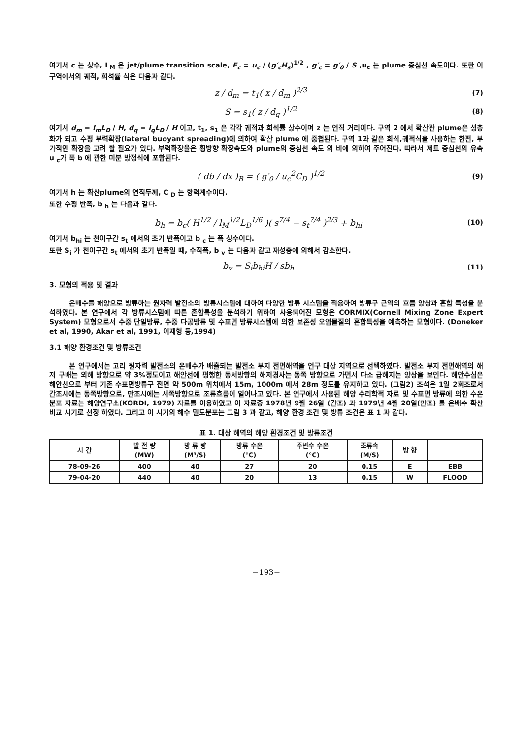여기서 c 는 상수, L<sub>M</sub> 은 jet/plume transition scale, F<sub>c</sub> = u<sub>c</sub> / (g′<sub>c</sub>H<sub>s</sub>)<sup>1/2</sup> , g′<sub>c</sub> = g′<sub>0</sub> / S ,u<sub>c</sub> 는 plume 중심선 속도이다. 또한 이 구역에서의 궤적, 희석률 식은 다음과 같다.
z / d<sub>m</sub> = t<sub>1</sub>( x / d<sub>m</sub> )<sup>2/3</sup> (7)
S = s<sub>1</sub>( z / d<sub>q</sub> )<sup>1/2</sup> (8)
여기서 d<sub>m</sub> = l<sub>m</sub>L<sub>D</sub> / H, d<sub>q</sub> = l<sub>q</sub>L<sub>D</sub> / H 이고, t<sub>1</sub>, s<sub>1</sub> 은 각각 궤적과 희석률 상수이며 z 는 연직 거리이다. 구역 2 에서 확산관 plume은 성층화가 되고 수평 부력확장(lateral buoyant spreading)에 의하여 확산 plume 에 중첩된다. 구역 1과 같은 희석,궤적식을 사용하는 한편, 부가적인 확장을 고려 할 필요가 있다. 부력확장율은 횡방향 확장속도와 plume의 중심선 속도 의 비에 의하여 주어진다. 따라서 제트 중심선의 유속 u <sub>c</sub>가 폭 b 에 관한 미분 방정식에 포함된다.
( db / dx )<sub>B</sub> = ( g′<sub>0</sub> / u<sub>c</sub><sup>2</sup>C<sub>D</sub> )<sup>1/2</sup> (9)
여기서 h 는 확산plume의 연직두께, C <sub>D</sub> 는 항력계수이다.
또한 수평 반폭, b <sub>h</sub> 는 다음과 같다.
b<sub>h</sub> = b<sub>c</sub>( H<sup>1/2</sup> / l<sub>M</sub><sup>1/2</sup>L<sub>D</sub><sup>1/6</sup> )( s<sup>7/4</sup> − s<sub>t</sub><sup>7/4</sup> )<sup>2/3</sup> + b<sub>hi</sub> (10)
여기서 b<sub>hi</sub> 는 천이구간 s<sub>t</sub> 에서의 초기 반폭이고 b <sub>c</sub> 는 폭 상수이다.
또한 S<sub>i</sub> 가 천이구간 s<sub>t</sub> 에서의 초기 반폭일 때, 수직폭, b <sub>v</sub> 는 다음과 같고 재성층에 의해서 감소한다.
b<sub>v</sub> = S<sub>i</sub>b<sub>hi</sub>H / sb<sub>h</sub> (11)
3. 모형의 적용 및 결과
온배수를 해양으로 방류하는 원자력 발전소의 방류시스템에 대하여 다양한 방류 시스템을 적용하여 방류구 근역의 흐름 양상과 혼합 특성을 분석하였다. 본 연구에서 각 방류시스템에 따른 혼합특성을 분석하기 위하여 사용되어진 모형은 CORMIX(Cornell Mixing Zone Expert System) 모형으로서 수중 단일방류, 수중 다공방류 및 수표면 방류시스템에 의한 보존성 오염물질의 혼합특성을 예측하는 모형이다. (Doneker et al, 1990, Akar et al, 1991, 이재형 등,1994)
3.1 해양 환경조건 및 방류조건
본 연구에서는 고리 원자력 발전소의 온배수가 배출되는 발전소 부지 전면해역을 연구 대상 지역으로 선택하였다. 발전소 부지 전면해역의 해저 구배는 외해 방향으로 약 3%정도이고 해안선에 평행한 동서방향의 해저경사는 동쪽 방향으로 가면서 다소 급해지는 양상을 보인다. 해안수심은 해안선으로 부터 기존 수표면방류구 전면 약 500m 위치에서 15m, 1000m 에서 28m 정도를 유지하고 있다. (그림2) 조석은 1일 2회조로서 간조시에는 동쪽방향으로, 만조시에는 서쪽방향으로 조류흐름이 일어나고 있다. 본 연구에서 사용된 해양 수리학적 자료 및 수표면 방류에 의한 수온분포 자료는 해양연구소(KORDI, 1979) 자료를 이용하였고 이 자료중 1978년 9월 26일 (간조) 과 1979년 4월 20일(만조) 를 온배수 확산 비교 시기로 선정 하였다. 그리고 이 시기의 해수 밀도분포는 그림 3 과 같고, 해양 환경 조건 및 방류 조건은 표 1 과 같다.
표 1. 대상 해역의 해양 환경조건 및 방류조건
| 시 간 | 발 전 량 (MW) | 방 류 량 (M³/S) | 방류 수온 (°C) | 주변수 수온 (°C) | 조류속 (M/S) | 방 향 | |
| --- | --- | --- | --- | --- | --- | --- | --- |
| 78-09-26 | 400 | 40 | 27 | 20 | 0.15 | E | EBB |
| 79-04-20 | 440 | 40 | 20 | 13 | 0.15 | W | FLOOD |
−193−